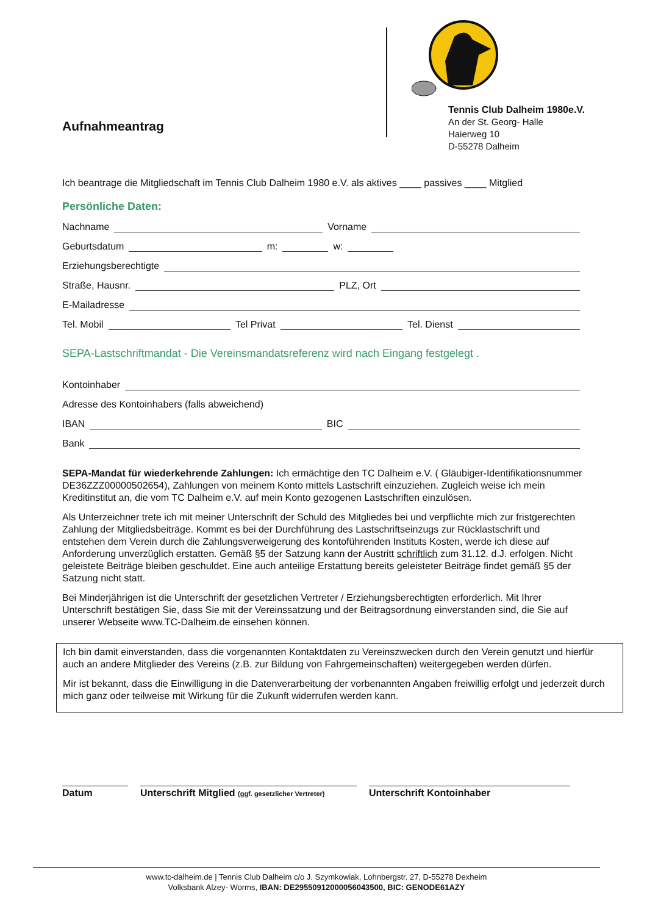Aufnahmeantrag
Tennis Club Dalheim 1980e.V.
An der St. Georg- Halle
Haierweg 10
D-55278 Dalheim
Ich beantrage die Mitgliedschaft im Tennis Club Dalheim 1980 e.V. als aktives ____ passives ____ Mitglied
Persönliche Daten:
Nachname Vorname
Geburtsdatum m: w:
Erziehungsberechtigte
Straße, Hausnr. PLZ, Ort
E-Mailadresse
Tel. Mobil Tel Privat Tel. Dienst
SEPA-Lastschriftmandat - Die Vereinsmandatsreferenz wird nach Eingang festgelegt .
Kontoinhaber
Adresse des Kontoinhabers (falls abweichend)
IBAN BIC
Bank
SEPA-Mandat für wiederkehrende Zahlungen: Ich ermächtige den TC Dalheim e.V. ( Gläubiger-Identifikationsnummer DE36ZZZ00000502654), Zahlungen von meinem Konto mittels Lastschrift einzuziehen. Zugleich weise ich mein Kreditinstitut an, die vom TC Dalheim e.V. auf mein Konto gezogenen Lastschriften einzulösen.
Als Unterzeichner trete ich mit meiner Unterschrift der Schuld des Mitgliedes bei und verpflichte mich zur fristgerechten Zahlung der Mitgliedsbeiträge. Kommt es bei der Durchführung des Lastschriftseinzugs zur Rücklastschrift und entstehen dem Verein durch die Zahlungsverweigerung des kontoführenden Instituts Kosten, werde ich diese auf Anforderung unverzüglich erstatten. Gemäß §5 der Satzung kann der Austritt schriftlich zum 31.12. d.J. erfolgen. Nicht geleistete Beiträge bleiben geschuldet. Eine auch anteilige Erstattung bereits geleisteter Beiträge findet gemäß §5 der Satzung nicht statt.
Bei Minderjährigen ist die Unterschrift der gesetzlichen Vertreter / Erziehungsberechtigten erforderlich. Mit Ihrer Unterschrift bestätigen Sie, dass Sie mit der Vereinssatzung und der Beitragsordnung einverstanden sind, die Sie auf unserer Webseite www.TC-Dalheim.de einsehen können.
Ich bin damit einverstanden, dass die vorgenannten Kontaktdaten zu Vereinszwecken durch den Verein genutzt und hierfür auch an andere Mitglieder des Vereins (z.B. zur Bildung von Fahrgemeinschaften) weitergegeben werden dürfen.
Mir ist bekannt, dass die Einwilligung in die Datenverarbeitung der vorbenannten Angaben freiwillig erfolgt und jederzeit durch mich ganz oder teilweise mit Wirkung für die Zukunft widerrufen werden kann.
Datum Unterschrift Mitglied (ggf. gesetzlicher Vertreter)
Unterschrift Kontoinhaber
www.tc-dalheim.de | Tennis Club Dalheim c/o J. Szymkowiak, Lohnbergstr. 27, D-55278 Dexheim
Volksbank Alzey- Worms, IBAN: DE29550912000056043500, BIC: GENODE61AZY